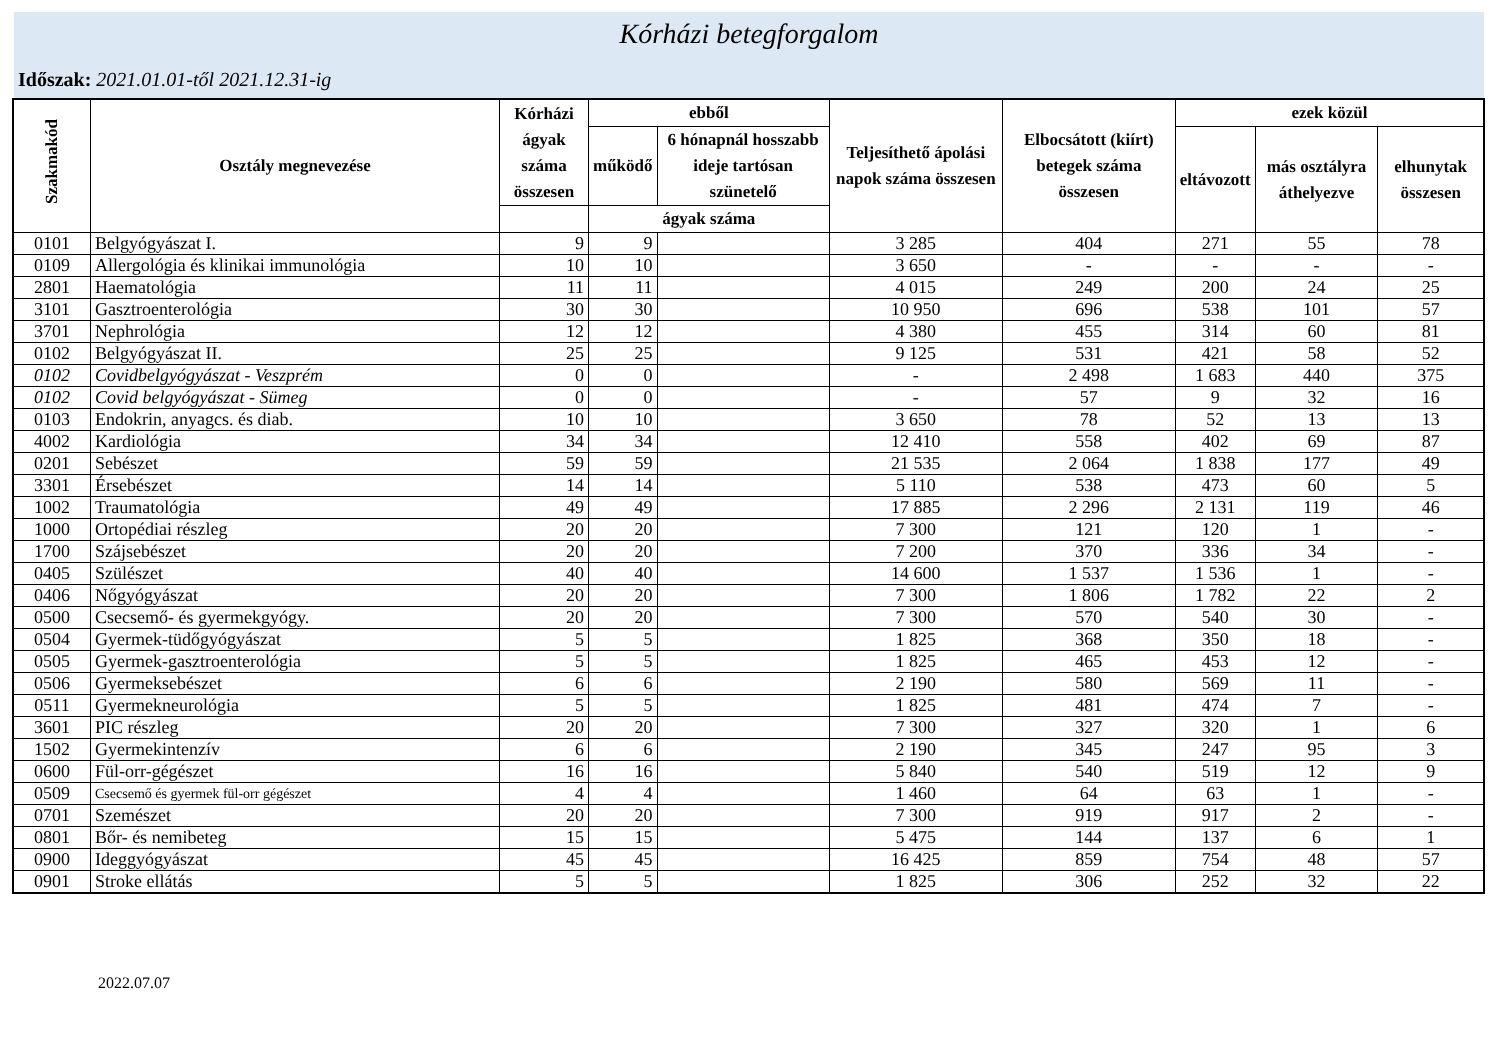Kórházi betegforgalom
Időszak: 2021.01.01-től 2021.12.31-ig
| Szakmakód | Osztály megnevezése | Kórházi ágyak száma összesen | ebből | | Teljesíthető ápolási napok száma összesen | Elbocsátott (kiírt) betegek száma összesen | ezek közül | | |
| --- | --- | --- | --- | --- | --- | --- | --- | --- | --- |
| | | | működő | 6 hónapnál hosszabb ideje tartósan szünetelő | | | eltávozott | más osztályra áthelyezve | elhunytak összesen |
| | | | ágyak száma | | | | | | |
| 0101 | Belgyógyászat I. | 9 | 9 | | 3 285 | 404 | 271 | 55 | 78 |
| 0109 | Allergológia és klinikai immunológia | 10 | 10 | | 3 650 | - | - | - | - |
| 2801 | Haematológia | 11 | 11 | | 4 015 | 249 | 200 | 24 | 25 |
| 3101 | Gasztroenterológia | 30 | 30 | | 10 950 | 696 | 538 | 101 | 57 |
| 3701 | Nephrológia | 12 | 12 | | 4 380 | 455 | 314 | 60 | 81 |
| 0102 | Belgyógyászat II. | 25 | 25 | | 9 125 | 531 | 421 | 58 | 52 |
| 0102 | Covidbelgyógyászat - Veszprém | 0 | 0 | | - | 2 498 | 1 683 | 440 | 375 |
| 0102 | Covid belgyógyászat - Sümeg | 0 | 0 | | - | 57 | 9 | 32 | 16 |
| 0103 | Endokrin, anyagcs. és diab. | 10 | 10 | | 3 650 | 78 | 52 | 13 | 13 |
| 4002 | Kardiológia | 34 | 34 | | 12 410 | 558 | 402 | 69 | 87 |
| 0201 | Sebészet | 59 | 59 | | 21 535 | 2 064 | 1 838 | 177 | 49 |
| 3301 | Érsebészet | 14 | 14 | | 5 110 | 538 | 473 | 60 | 5 |
| 1002 | Traumatológia | 49 | 49 | | 17 885 | 2 296 | 2 131 | 119 | 46 |
| 1000 | Ortopédiai részleg | 20 | 20 | | 7 300 | 121 | 120 | 1 | - |
| 1700 | Szájsebészet | 20 | 20 | | 7 200 | 370 | 336 | 34 | - |
| 0405 | Szülészet | 40 | 40 | | 14 600 | 1 537 | 1 536 | 1 | - |
| 0406 | Nőgyógyászat | 20 | 20 | | 7 300 | 1 806 | 1 782 | 22 | 2 |
| 0500 | Csecsemő- és gyermekgyógy. | 20 | 20 | | 7 300 | 570 | 540 | 30 | - |
| 0504 | Gyermek-tüdőgyógyászat | 5 | 5 | | 1 825 | 368 | 350 | 18 | - |
| 0505 | Gyermek-gasztroenterológia | 5 | 5 | | 1 825 | 465 | 453 | 12 | - |
| 0506 | Gyermeksebészet | 6 | 6 | | 2 190 | 580 | 569 | 11 | - |
| 0511 | Gyermekneurológia | 5 | 5 | | 1 825 | 481 | 474 | 7 | - |
| 3601 | PIC részleg | 20 | 20 | | 7 300 | 327 | 320 | 1 | 6 |
| 1502 | Gyermekintenzív | 6 | 6 | | 2 190 | 345 | 247 | 95 | 3 |
| 0600 | Fül-orr-gégészet | 16 | 16 | | 5 840 | 540 | 519 | 12 | 9 |
| 0509 | Csecsemő és gyermek fül-orr gégészet | 4 | 4 | | 1 460 | 64 | 63 | 1 | - |
| 0701 | Szemészet | 20 | 20 | | 7 300 | 919 | 917 | 2 | - |
| 0801 | Bőr- és nemibeteg | 15 | 15 | | 5 475 | 144 | 137 | 6 | 1 |
| 0900 | Ideggyógyászat | 45 | 45 | | 16 425 | 859 | 754 | 48 | 57 |
| 0901 | Stroke ellátás | 5 | 5 | | 1 825 | 306 | 252 | 32 | 22 |
2022.07.07